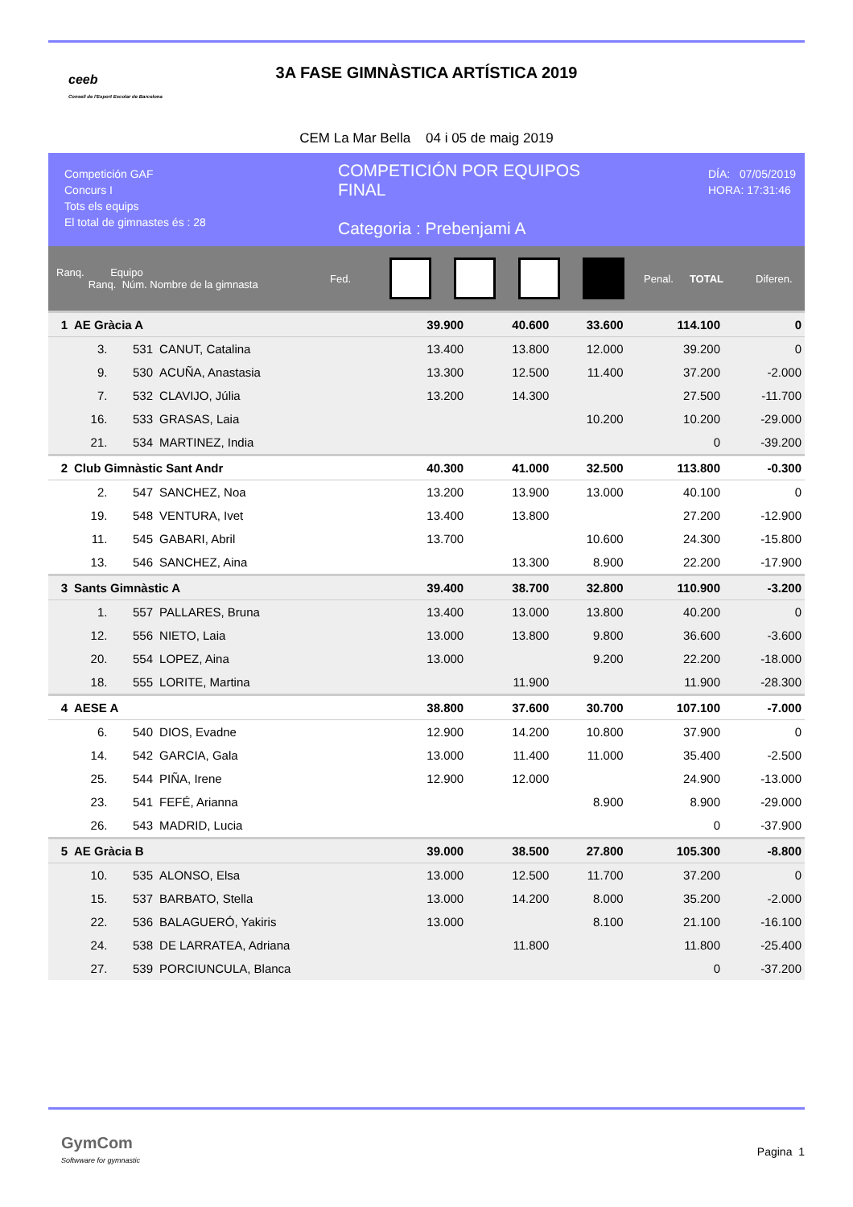ceeb
Consell de l'Esport Escolar de Barcelona
3A FASE GIMNÀSTICA ARTÍSTICA 2019
CEM La Mar Bella 04 i 05 de maig 2019
Competición GAF
Concurs I
Tots els equips
El total de gimnastes és : 28
COMPETICIÓN POR EQUIPOS
FINAL
Categoria : Prebenjami A
DÍA: 07/05/2019
HORA: 17:31:46
Ranq. Equipo
Ranq. Núm. Nombre de la gimnasta
Fed. Penal. TOTAL Diferen.
| 1 | AE Gràcia A | | | 39.900 | | 40.600 | 33.600 | | 114.100 | 0 |
| | 3. | 531 | CANUT, Catalina | 13.400 | | 13.800 | 12.000 | | 39.200 | 0 |
| | 9. | 530 | ACUÑA, Anastasia | 13.300 | | 12.500 | 11.400 | | 37.200 | -2.000 |
| | 7. | 532 | CLAVIJO, Júlia | 13.200 | | 14.300 | | | 27.500 | -11.700 |
| | 16. | 533 | GRASAS, Laia | | | | 10.200 | | 10.200 | -29.000 |
| | 21. | 534 | MARTINEZ, India | | | | | | 0 | -39.200 |
| 2 | Club Gimnàstic Sant Andr | | | 40.300 | | 41.000 | 32.500 | | 113.800 | -0.300 |
| | 2. | 547 | SANCHEZ, Noa | 13.200 | | 13.900 | 13.000 | | 40.100 | 0 |
| | 19. | 548 | VENTURA, Ivet | 13.400 | | 13.800 | | | 27.200 | -12.900 |
| | 11. | 545 | GABARI, Abril | 13.700 | | | 10.600 | | 24.300 | -15.800 |
| | 13. | 546 | SANCHEZ, Aina | | | 13.300 | 8.900 | | 22.200 | -17.900 |
| 3 | Sants Gimnàstic A | | | 39.400 | | 38.700 | 32.800 | | 110.900 | -3.200 |
| | 1. | 557 | PALLARES, Bruna | 13.400 | | 13.000 | 13.800 | | 40.200 | 0 |
| | 12. | 556 | NIETO, Laia | 13.000 | | 13.800 | 9.800 | | 36.600 | -3.600 |
| | 20. | 554 | LOPEZ, Aina | 13.000 | | | 9.200 | | 22.200 | -18.000 |
| | 18. | 555 | LORITE, Martina | | | 11.900 | | | 11.900 | -28.300 |
| 4 | AESE A | | | 38.800 | | 37.600 | 30.700 | | 107.100 | -7.000 |
| | 6. | 540 | DIOS, Evadne | 12.900 | | 14.200 | 10.800 | | 37.900 | 0 |
| | 14. | 542 | GARCIA, Gala | 13.000 | | 11.400 | 11.000 | | 35.400 | -2.500 |
| | 25. | 544 | PIÑA, Irene | 12.900 | | 12.000 | | | 24.900 | -13.000 |
| | 23. | 541 | FEFÉ, Arianna | | | | 8.900 | | 8.900 | -29.000 |
| | 26. | 543 | MADRID, Lucia | | | | | | 0 | -37.900 |
| 5 | AE Gràcia B | | | 39.000 | | 38.500 | 27.800 | | 105.300 | -8.800 |
| | 10. | 535 | ALONSO, Elsa | 13.000 | | 12.500 | 11.700 | | 37.200 | 0 |
| | 15. | 537 | BARBATO, Stella | 13.000 | | 14.200 | 8.000 | | 35.200 | -2.000 |
| | 22. | 536 | BALAGUERÓ, Yakiris | 13.000 | | | 8.100 | | 21.100 | -16.100 |
| | 24. | 538 | DE LARRATEA, Adriana | | | 11.800 | | | 11.800 | -25.400 |
| | 27. | 539 | PORCIUNCULA, Blanca | | | | | | 0 | -37.200 |
GymCom
Softwware for gymnastic
Pagina 1